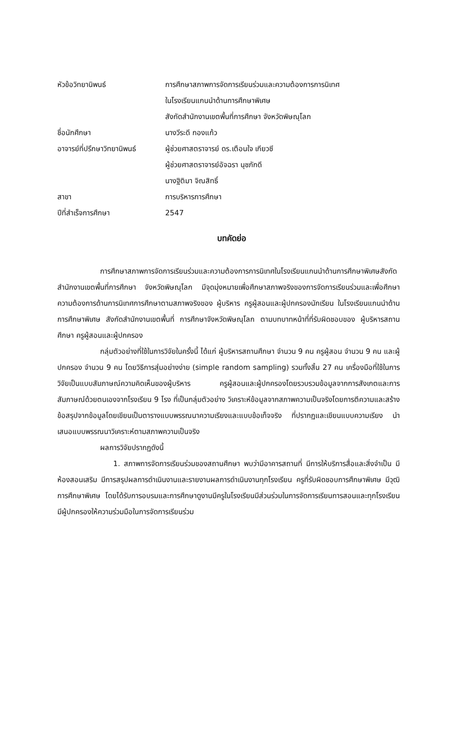หัวข้อวิทยานิพนธ์ การศึกษาสภาพการจัดการเรียนร่วมและความต้องการการนิเทศ
ในโรงเรียนแกนนำด้านการศึกษาพิเศษ
สังกัดสำนักงานเขตพื้นที่การศึกษา จังหวัดพิษณุโลก
ชื่อนักศึกษา นางวีระดี กองแก้ว
อาจารย์ที่ปรึกษาวิทยานิพนธ์
ผู้ช่วยศาสตราจารย์ ดร.เตือนใจ เกียวซี
ผู้ช่วยศาสตราจารย์อัจฉรา นุชภักดี
นางฐิติมา จิณสิทธิ์
สาขา การบริหารการศึกษา
ปีที่สำเร็จการศึกษา 2547
บทคัดย่อ
การศึกษาสภาพการจัดการเรียนร่วมและความต้องการการนิเทศในโรงเรียนแกนนำด้านการศึกษาพิเศษสังกัดสำนักงานเขตพื้นที่การศึกษา จังหวัดพิษณุโลก มีจุดมุ่งหมายเพื่อศึกษาสภาพจริงของการจัดการเรียนร่วมและเพื่อศึกษาความต้องการด้านการนิเทศการศึกษาตามสภาพจริงของ ผู้บริหาร ครูผู้สอนและผู้ปกครองนักเรียน ในโรงเรียนแกนนำด้านการศึกษาพิเศษ สังกัดสำนักงานเขตพื้นที่ การศึกษาจังหวัดพิษณุโลก ตามบทบาทหน้าที่ที่รับผิดชอบของ ผู้บริหารสถานศึกษา ครูผู้สอนและผู้ปกครอง
กลุ่มตัวอย่างที่ใช้ในการวิจัยในครั้งนี้ ได้แก่ ผู้บริหารสถานศึกษา จำนวน 9 คน ครูผู้สอน จำนวน 9 คน และผู้ปกครอง จำนวน 9 คน โดยวิธีการสุ่มอย่างง่าย (simple random sampling) รวมทั้งสิ้น 27 คน เครื่องมือที่ใช้ในการวิจัยเป็นแบบสัมภาษณ์ความคิดเห็นของผู้บริหาร ครูผู้สอนและผู้ปกครองโดยรวบรวมข้อมูลจากการสังเกตและการสัมภาษณ์ด้วยตนเองจากโรงเรียน 9 โรง ที่เป็นกลุ่มตัวอย่าง วิเคราะห์ข้อมูลจากสภาพความเป็นจริงโดยการตีความและสร้างข้อสรุปจากข้อมูลโดยเขียนเป็นตารางแบบพรรณนาความเรียงและแบบข้อเท็จจริง ที่ปรากฏและเขียนแบบความเรียง นำเสนอแบบพรรณนาวิเคราะห์ตามสภาพความเป็นจริง
ผลการวิจัยปรากฏดังนี้
1. สภาพการจัดการเรียนร่วมของสถานศึกษา พบว่ามีอาคารสถานที่ มีการให้บริการสื่อและสิ่งจำเป็น มีห้องสอนเสริม มีการสรุปผลการดำเนินงานและรายงานผลการดำเนินงานทุกโรงเรียน ครูที่รับผิดชอบการศึกษาพิเศษ มีวุฒิการศึกษาพิเศษ โดยได้รับการอบรมและการศึกษาดูงานมีครูในโรงเรียนมีส่วนร่วมในการจัดการเรียนการสอนและทุกโรงเรียนมีผู้ปกครองให้ความร่วมมือในการจัดการเรียนร่วม